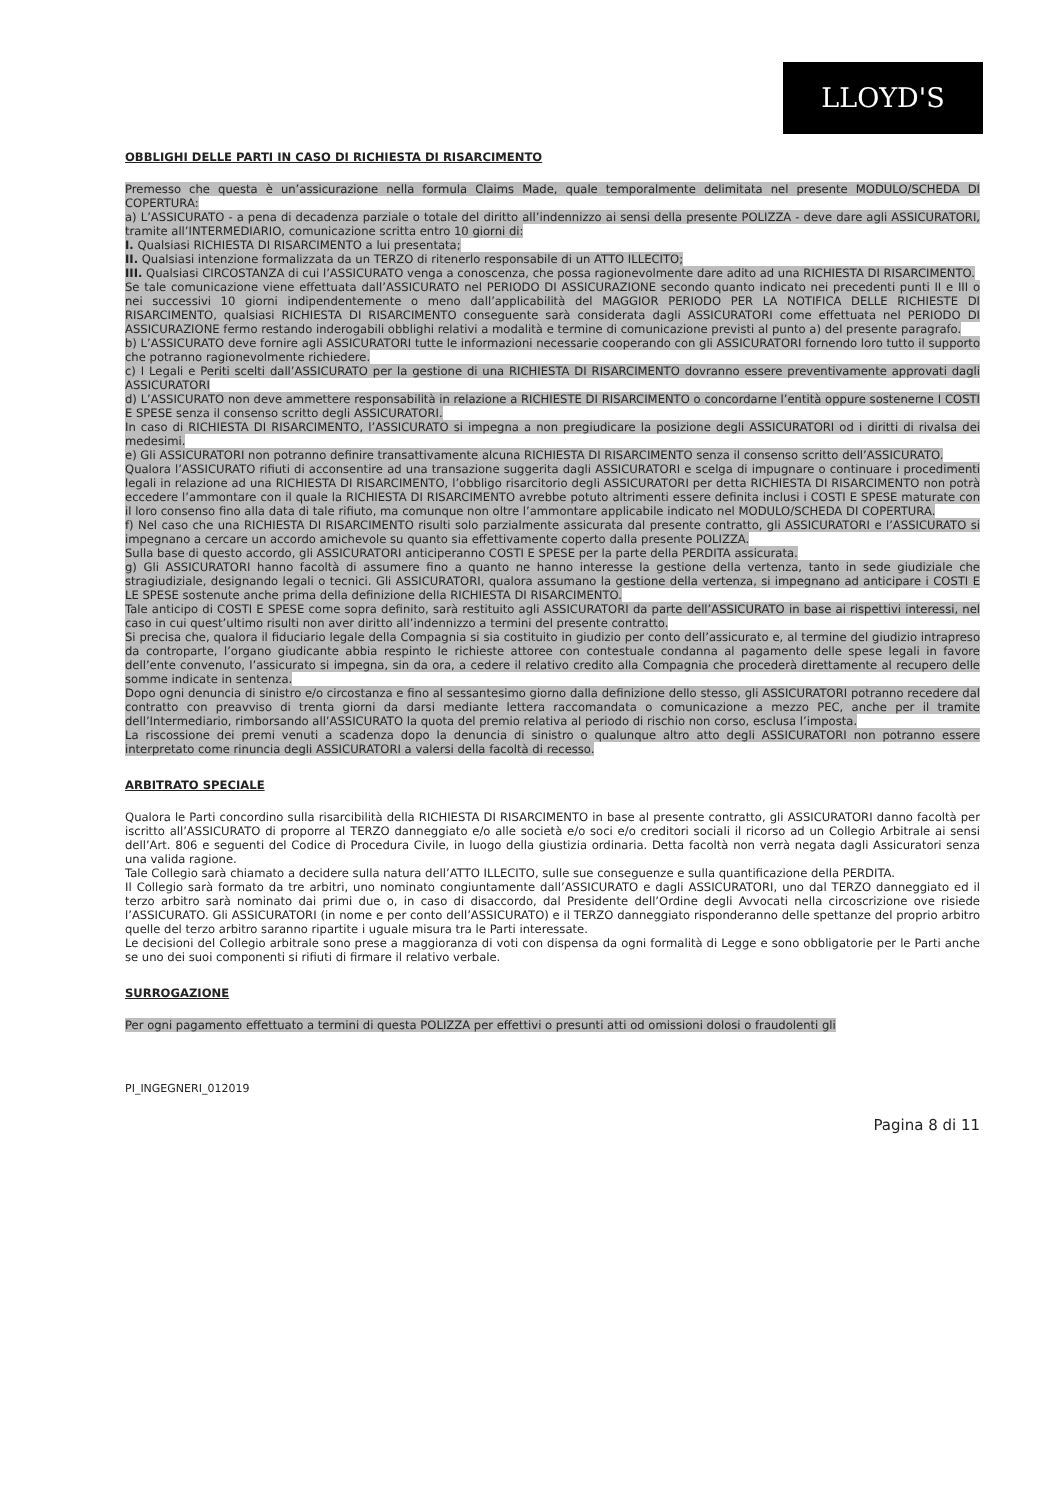LLOYD'S
OBBLIGHI DELLE PARTI IN CASO DI RICHIESTA DI RISARCIMENTO
Premesso che questa è un’assicurazione nella formula Claims Made, quale temporalmente delimitata nel presente MODULO/SCHEDA DI COPERTURA:
a) L’ASSICURATO - a pena di decadenza parziale o totale del diritto all’indennizzo ai sensi della presente POLIZZA - deve dare agli ASSICURATORI, tramite all’INTERMEDIARIO, comunicazione scritta entro 10 giorni di:
I. Qualsiasi RICHIESTA DI RISARCIMENTO a lui presentata;
II. Qualsiasi intenzione formalizzata da un TERZO di ritenerlo responsabile di un ATTO ILLECITO;
III. Qualsiasi CIRCOSTANZA di cui l’ASSICURATO venga a conoscenza, che possa ragionevolmente dare adito ad una RICHIESTA DI RISARCIMENTO.
Se tale comunicazione viene effettuata dall’ASSICURATO nel PERIODO DI ASSICURAZIONE secondo quanto indicato nei precedenti punti II e III o nei successivi 10 giorni indipendentemente o meno dall’applicabilità del MAGGIOR PERIODO PER LA NOTIFICA DELLE RICHIESTE DI RISARCIMENTO, qualsiasi RICHIESTA DI RISARCIMENTO conseguente sarà considerata dagli ASSICURATORI come effettuata nel PERIODO DI ASSICURAZIONE fermo restando inderogabili obblighi relativi a modalità e termine di comunicazione previsti al punto a) del presente paragrafo.
b) L’ASSICURATO deve fornire agli ASSICURATORI tutte le informazioni necessarie cooperando con gli ASSICURATORI fornendo loro tutto il supporto che potranno ragionevolmente richiedere.
c) I Legali e Periti scelti dall’ASSICURATO per la gestione di una RICHIESTA DI RISARCIMENTO dovranno essere preventivamente approvati dagli ASSICURATORI
d) L’ASSICURATO non deve ammettere responsabilità in relazione a RICHIESTE DI RISARCIMENTO o concordarne l’entità oppure sostenerne I COSTI E SPESE senza il consenso scritto degli ASSICURATORI.
In caso di RICHIESTA DI RISARCIMENTO, l’ASSICURATO si impegna a non pregiudicare la posizione degli ASSICURATORI od i diritti di rivalsa dei medesimi.
e) Gli ASSICURATORI non potranno definire transattivamente alcuna RICHIESTA DI RISARCIMENTO senza il consenso scritto dell’ASSICURATO.
Qualora l’ASSICURATO rifiuti di acconsentire ad una transazione suggerita dagli ASSICURATORI e scelga di impugnare o continuare i procedimenti legali in relazione ad una RICHIESTA DI RISARCIMENTO, l’obbligo risarcitorio degli ASSICURATORI per detta RICHIESTA DI RISARCIMENTO non potrà eccedere l’ammontare con il quale la RICHIESTA DI RISARCIMENTO avrebbe potuto altrimenti essere definita inclusi i COSTI E SPESE maturate con il loro consenso fino alla data di tale rifiuto, ma comunque non oltre l’ammontare applicabile indicato nel MODULO/SCHEDA DI COPERTURA.
f) Nel caso che una RICHIESTA DI RISARCIMENTO risulti solo parzialmente assicurata dal presente contratto, gli ASSICURATORI e l’ASSICURATO si impegnano a cercare un accordo amichevole su quanto sia effettivamente coperto dalla presente POLIZZA.
Sulla base di questo accordo, gli ASSICURATORI anticiperanno COSTI E SPESE per la parte della PERDITA assicurata.
g) Gli ASSICURATORI hanno facoltà di assumere fino a quanto ne hanno interesse la gestione della vertenza, tanto in sede giudiziale che stragiudiziale, designando legali o tecnici. Gli ASSICURATORI, qualora assumano la gestione della vertenza, si impegnano ad anticipare i COSTI E LE SPESE sostenute anche prima della definizione della RICHIESTA DI RISARCIMENTO.
Tale anticipo di COSTI E SPESE come sopra definito, sarà restituito agli ASSICURATORI da parte dell’ASSICURATO in base ai rispettivi interessi, nel caso in cui quest’ultimo risulti non aver diritto all’indennizzo a termini del presente contratto.
Si precisa che, qualora il fiduciario legale della Compagnia si sia costituito in giudizio per conto dell’assicurato e, al termine del giudizio intrapreso da controparte, l’organo giudicante abbia respinto le richieste attoree con contestuale condanna al pagamento delle spese legali in favore dell’ente convenuto, l’assicurato si impegna, sin da ora, a cedere il relativo credito alla Compagnia che procederà direttamente al recupero delle somme indicate in sentenza.
Dopo ogni denuncia di sinistro e/o circostanza e fino al sessantesimo giorno dalla definizione dello stesso, gli ASSICURATORI potranno recedere dal contratto con preavviso di trenta giorni da darsi mediante lettera raccomandata o comunicazione a mezzo PEC, anche per il tramite dell’Intermediario, rimborsando all’ASSICURATO la quota del premio relativa al periodo di rischio non corso, esclusa l’imposta.
La riscossione dei premi venuti a scadenza dopo la denuncia di sinistro o qualunque altro atto degli ASSICURATORI non potranno essere interpretato come rinuncia degli ASSICURATORI a valersi della facoltà di recesso.
ARBITRATO SPECIALE
Qualora le Parti concordino sulla risarcibilità della RICHIESTA DI RISARCIMENTO in base al presente contratto, gli ASSICURATORI danno facoltà per iscritto all’ASSICURATO di proporre al TERZO danneggiato e/o alle società e/o soci e/o creditori sociali il ricorso ad un Collegio Arbitrale ai sensi dell’Art. 806 e seguenti del Codice di Procedura Civile, in luogo della giustizia ordinaria. Detta facoltà non verrà negata dagli Assicuratori senza una valida ragione.
Tale Collegio sarà chiamato a decidere sulla natura dell’ATTO ILLECITO, sulle sue conseguenze e sulla quantificazione della PERDITA.
Il Collegio sarà formato da tre arbitri, uno nominato congiuntamente dall’ASSICURATO e dagli ASSICURATORI, uno dal TERZO danneggiato ed il terzo arbitro sarà nominato dai primi due o, in caso di disaccordo, dal Presidente dell’Ordine degli Avvocati nella circoscrizione ove risiede l’ASSICURATO. Gli ASSICURATORI (in nome e per conto dell’ASSICURATO) e il TERZO danneggiato risponderanno delle spettanze del proprio arbitro quelle del terzo arbitro saranno ripartite i uguale misura tra le Parti interessate.
Le decisioni del Collegio arbitrale sono prese a maggioranza di voti con dispensa da ogni formalità di Legge e sono obbligatorie per le Parti anche se uno dei suoi componenti si rifiuti di firmare il relativo verbale.
SURROGAZIONE
Per ogni pagamento effettuato a termini di questa POLIZZA per effettivi o presunti atti od omissioni dolosi o fraudolenti gli
PI_INGEGNERI_012019
Pagina 8 di 11